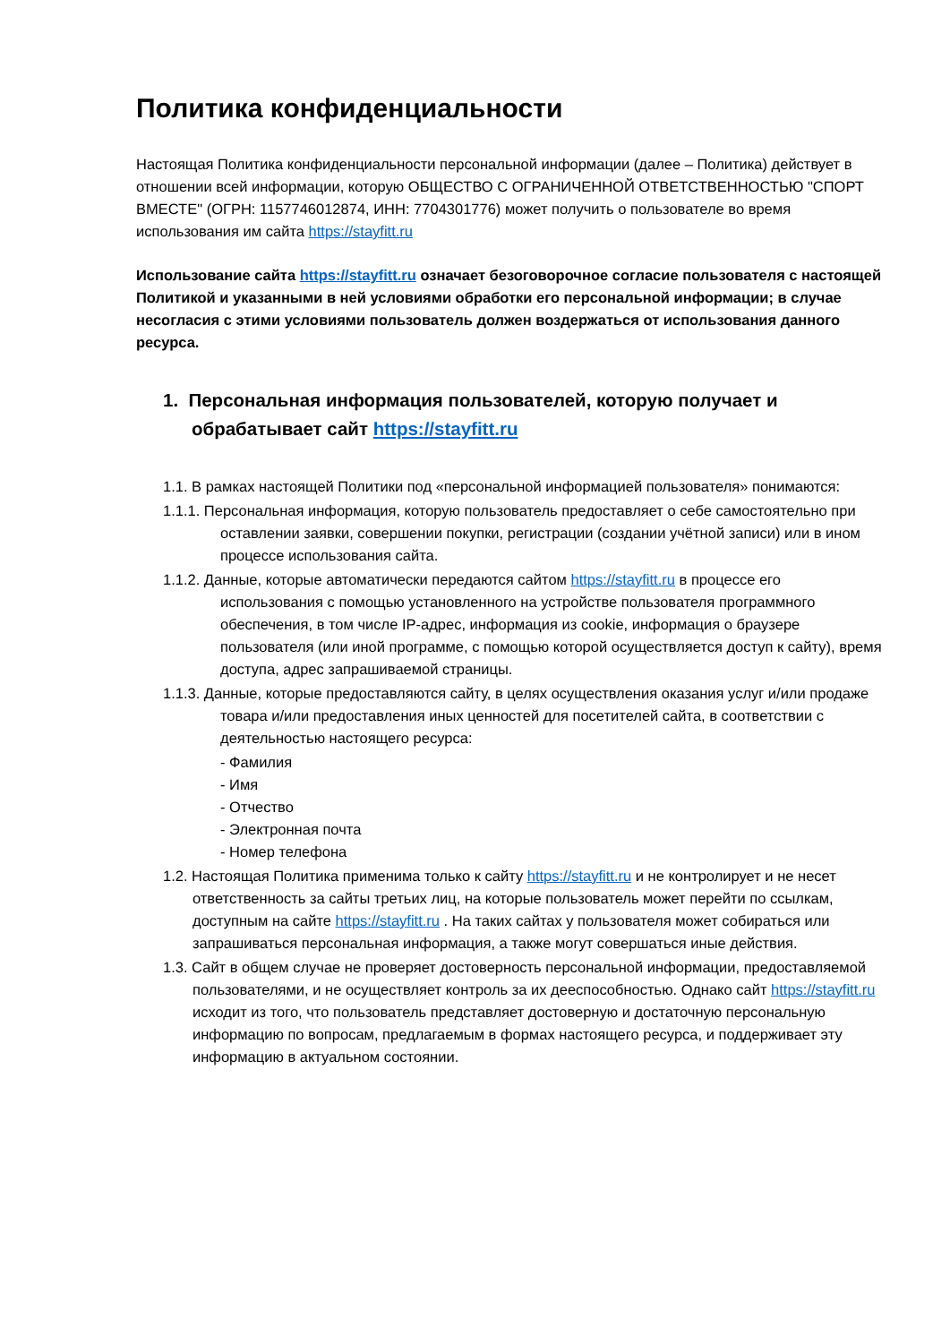Политика конфиденциальности
Настоящая Политика конфиденциальности персональной информации (далее – Политика) действует в отношении всей информации, которую ОБЩЕСТВО С ОГРАНИЧЕННОЙ ОТВЕТСТВЕННОСТЬЮ "СПОРТ ВМЕСТЕ" (ОГРН: 1157746012874, ИНН: 7704301776) может получить о пользователе во время использования им сайта https://stayfitt.ru
Использование сайта https://stayfitt.ru означает безоговорочное согласие пользователя с настоящей Политикой и указанными в ней условиями обработки его персональной информации; в случае несогласия с этими условиями пользователь должен воздержаться от использования данного ресурса.
1. Персональная информация пользователей, которую получает и обрабатывает сайт https://stayfitt.ru
1.1. В рамках настоящей Политики под «персональной информацией пользователя» понимаются:
1.1.1. Персональная информация, которую пользователь предоставляет о себе самостоятельно при оставлении заявки, совершении покупки, регистрации (создании учётной записи) или в ином процессе использования сайта.
1.1.2. Данные, которые автоматически передаются сайтом https://stayfitt.ru в процессе его использования с помощью установленного на устройстве пользователя программного обеспечения, в том числе IP-адрес, информация из cookie, информация о браузере пользователя (или иной программе, с помощью которой осуществляется доступ к сайту), время доступа, адрес запрашиваемой страницы.
1.1.3. Данные, которые предоставляются сайту, в целях осуществления оказания услуг и/или продаже товара и/или предоставления иных ценностей для посетителей сайта, в соответствии с деятельностью настоящего ресурса:
- Фамилия
- Имя
- Отчество
- Электронная почта
- Номер телефона
1.2. Настоящая Политика применима только к сайту https://stayfitt.ru и не контролирует и не несет ответственность за сайты третьих лиц, на которые пользователь может перейти по ссылкам, доступным на сайте https://stayfitt.ru . На таких сайтах у пользователя может собираться или запрашиваться персональная информация, а также могут совершаться иные действия.
1.3. Сайт в общем случае не проверяет достоверность персональной информации, предоставляемой пользователями, и не осуществляет контроль за их дееспособностью. Однако сайт https://stayfitt.ru исходит из того, что пользователь представляет достоверную и достаточную персональную информацию по вопросам, предлагаемым в формах настоящего ресурса, и поддерживает эту информацию в актуальном состоянии.